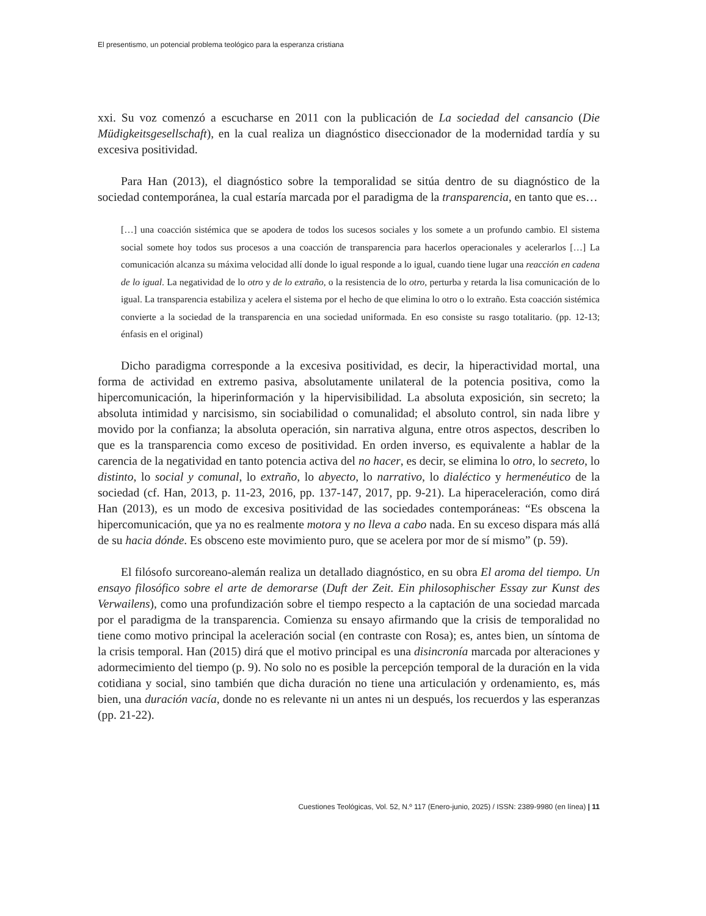El presentismo, un potencial problema teológico para la esperanza cristiana
xxi. Su voz comenzó a escucharse en 2011 con la publicación de La sociedad del cansancio (Die Müdigkeitsgesellschaft), en la cual realiza un diagnóstico diseccionador de la modernidad tardía y su excesiva positividad.
Para Han (2013), el diagnóstico sobre la temporalidad se sitúa dentro de su diagnóstico de la sociedad contemporánea, la cual estaría marcada por el paradigma de la transparencia, en tanto que es…
[…] una coacción sistémica que se apodera de todos los sucesos sociales y los somete a un profundo cambio. El sistema social somete hoy todos sus procesos a una coacción de transparencia para hacerlos operacionales y acelerarlos […] La comunicación alcanza su máxima velocidad allí donde lo igual responde a lo igual, cuando tiene lugar una reacción en cadena de lo igual. La negatividad de lo otro y de lo extraño, o la resistencia de lo otro, perturba y retarda la lisa comunicación de lo igual. La transparencia estabiliza y acelera el sistema por el hecho de que elimina lo otro o lo extraño. Esta coacción sistémica convierte a la sociedad de la transparencia en una sociedad uniformada. En eso consiste su rasgo totalitario. (pp. 12-13; énfasis en el original)
Dicho paradigma corresponde a la excesiva positividad, es decir, la hiperactividad mortal, una forma de actividad en extremo pasiva, absolutamente unilateral de la potencia positiva, como la hipercomunicación, la hiperinformación y la hipervisibilidad. La absoluta exposición, sin secreto; la absoluta intimidad y narcisismo, sin sociabilidad o comunalidad; el absoluto control, sin nada libre y movido por la confianza; la absoluta operación, sin narrativa alguna, entre otros aspectos, describen lo que es la transparencia como exceso de positividad. En orden inverso, es equivalente a hablar de la carencia de la negatividad en tanto potencia activa del no hacer, es decir, se elimina lo otro, lo secreto, lo distinto, lo social y comunal, lo extraño, lo abyecto, lo narrativo, lo dialéctico y hermenéutico de la sociedad (cf. Han, 2013, p. 11-23, 2016, pp. 137-147, 2017, pp. 9-21). La hiperaceleración, como dirá Han (2013), es un modo de excesiva positividad de las sociedades contemporáneas: “Es obscena la hipercomunicación, que ya no es realmente motora y no lleva a cabo nada. En su exceso dispara más allá de su hacia dónde. Es obsceno este movimiento puro, que se acelera por mor de sí mismo” (p. 59).
El filósofo surcoreano-alemán realiza un detallado diagnóstico, en su obra El aroma del tiempo. Un ensayo filosófico sobre el arte de demorarse (Duft der Zeit. Ein philosophischer Essay zur Kunst des Verwailens), como una profundización sobre el tiempo respecto a la captación de una sociedad marcada por el paradigma de la transparencia. Comienza su ensayo afirmando que la crisis de temporalidad no tiene como motivo principal la aceleración social (en contraste con Rosa); es, antes bien, un síntoma de la crisis temporal. Han (2015) dirá que el motivo principal es una disincronía marcada por alteraciones y adormecimiento del tiempo (p. 9). No solo no es posible la percepción temporal de la duración en la vida cotidiana y social, sino también que dicha duración no tiene una articulación y ordenamiento, es, más bien, una duración vacía, donde no es relevante ni un antes ni un después, los recuerdos y las esperanzas (pp. 21-22).
Cuestiones Teológicas, Vol. 52, N.º 117 (Enero-junio, 2025) / ISSN: 2389-9980 (en línea) | 11